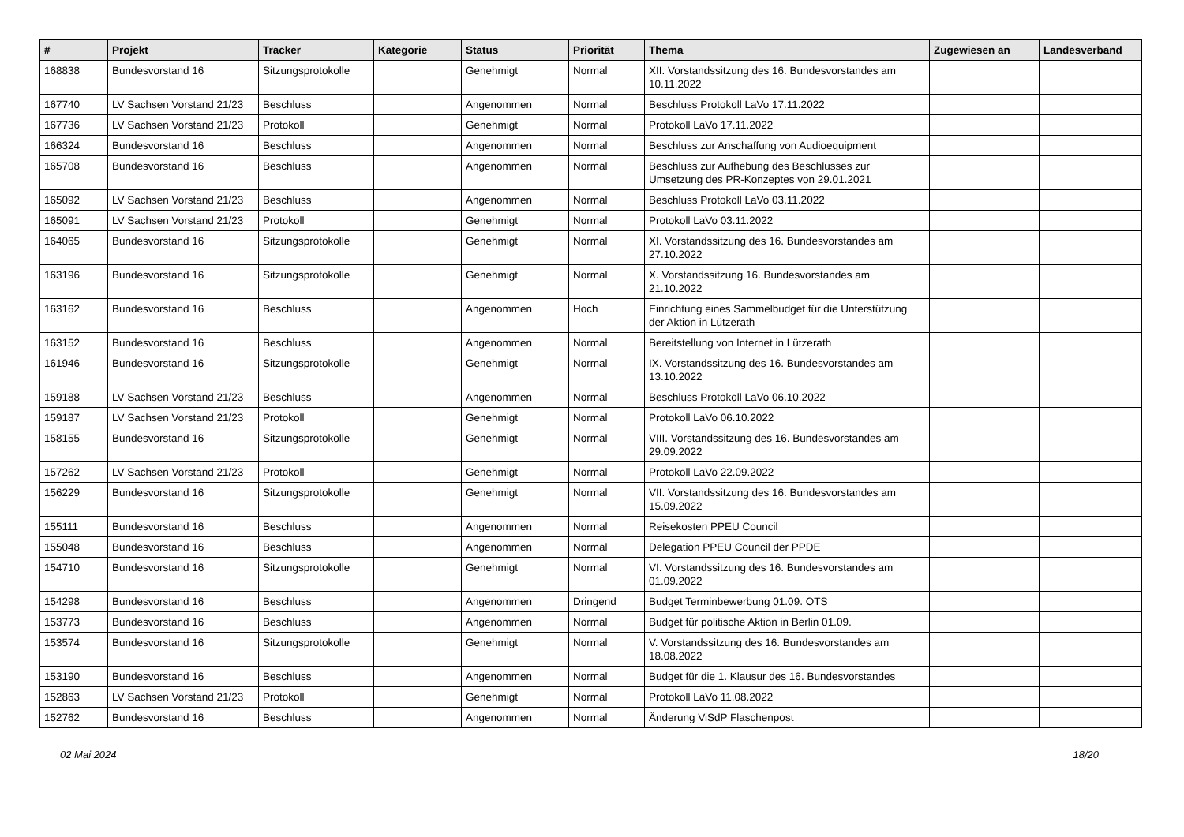| # | Projekt | Tracker | Kategorie | Status | Priorität | Thema | Zugewiesen an | Landesverband |
| --- | --- | --- | --- | --- | --- | --- | --- | --- |
| 168838 | Bundesvorstand 16 | Sitzungsprotokolle | | Genehmigt | Normal | XII. Vorstandssitzung des 16. Bundesvorstandes am 10.11.2022 | | |
| 167740 | LV Sachsen Vorstand 21/23 | Beschluss | | Angenommen | Normal | Beschluss Protokoll LaVo 17.11.2022 | | |
| 167736 | LV Sachsen Vorstand 21/23 | Protokoll | | Genehmigt | Normal | Protokoll LaVo 17.11.2022 | | |
| 166324 | Bundesvorstand 16 | Beschluss | | Angenommen | Normal | Beschluss zur Anschaffung von Audioequipment | | |
| 165708 | Bundesvorstand 16 | Beschluss | | Angenommen | Normal | Beschluss zur Aufhebung des Beschlusses zur Umsetzung des PR-Konzeptes von 29.01.2021 | | |
| 165092 | LV Sachsen Vorstand 21/23 | Beschluss | | Angenommen | Normal | Beschluss Protokoll LaVo 03.11.2022 | | |
| 165091 | LV Sachsen Vorstand 21/23 | Protokoll | | Genehmigt | Normal | Protokoll LaVo 03.11.2022 | | |
| 164065 | Bundesvorstand 16 | Sitzungsprotokolle | | Genehmigt | Normal | XI. Vorstandssitzung des 16. Bundesvorstandes am 27.10.2022 | | |
| 163196 | Bundesvorstand 16 | Sitzungsprotokolle | | Genehmigt | Normal | X. Vorstandssitzung 16. Bundesvorstandes am 21.10.2022 | | |
| 163162 | Bundesvorstand 16 | Beschluss | | Angenommen | Hoch | Einrichtung eines Sammelbudget für die Unterstützung der Aktion in Lützerath | | |
| 163152 | Bundesvorstand 16 | Beschluss | | Angenommen | Normal | Bereitstellung von Internet in Lützerath | | |
| 161946 | Bundesvorstand 16 | Sitzungsprotokolle | | Genehmigt | Normal | IX. Vorstandssitzung des 16. Bundesvorstandes am 13.10.2022 | | |
| 159188 | LV Sachsen Vorstand 21/23 | Beschluss | | Angenommen | Normal | Beschluss Protokoll LaVo 06.10.2022 | | |
| 159187 | LV Sachsen Vorstand 21/23 | Protokoll | | Genehmigt | Normal | Protokoll LaVo 06.10.2022 | | |
| 158155 | Bundesvorstand 16 | Sitzungsprotokolle | | Genehmigt | Normal | VIII. Vorstandssitzung des 16. Bundesvorstandes am 29.09.2022 | | |
| 157262 | LV Sachsen Vorstand 21/23 | Protokoll | | Genehmigt | Normal | Protokoll LaVo 22.09.2022 | | |
| 156229 | Bundesvorstand 16 | Sitzungsprotokolle | | Genehmigt | Normal | VII. Vorstandssitzung des 16. Bundesvorstandes am 15.09.2022 | | |
| 155111 | Bundesvorstand 16 | Beschluss | | Angenommen | Normal | Reisekosten PPEU Council | | |
| 155048 | Bundesvorstand 16 | Beschluss | | Angenommen | Normal | Delegation PPEU Council der PPDE | | |
| 154710 | Bundesvorstand 16 | Sitzungsprotokolle | | Genehmigt | Normal | VI. Vorstandssitzung des 16. Bundesvorstandes am 01.09.2022 | | |
| 154298 | Bundesvorstand 16 | Beschluss | | Angenommen | Dringend | Budget Terminbewerbung 01.09. OTS | | |
| 153773 | Bundesvorstand 16 | Beschluss | | Angenommen | Normal | Budget für politische Aktion in Berlin 01.09. | | |
| 153574 | Bundesvorstand 16 | Sitzungsprotokolle | | Genehmigt | Normal | V. Vorstandssitzung des 16. Bundesvorstandes am 18.08.2022 | | |
| 153190 | Bundesvorstand 16 | Beschluss | | Angenommen | Normal | Budget für die 1. Klausur des 16. Bundesvorstandes | | |
| 152863 | LV Sachsen Vorstand 21/23 | Protokoll | | Genehmigt | Normal | Protokoll LaVo 11.08.2022 | | |
| 152762 | Bundesvorstand 16 | Beschluss | | Angenommen | Normal | Änderung ViSdP Flaschenpost | | |
02 Mai 2024 18/20